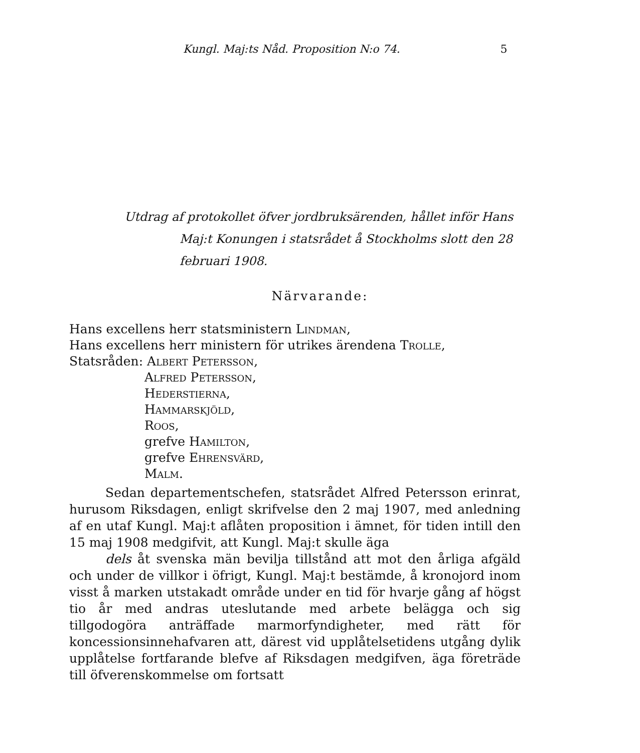Kungl. Maj:ts Nåd. Proposition N:o 74. 5
Utdrag af protokollet öfver jordbruksärenden, hållet inför Hans
Maj:t Konungen i statsrådet å Stockholms slott den 28
februari 1908.
Närvarande:
Hans excellens herr statsministern Lindman,
Hans excellens herr ministern för utrikes ärendena Trolle,
Statsråden: Albert Petersson,
Alfred Petersson,
Hederstierna,
Hammarskjöld,
Roos,
grefve Hamilton,
grefve Ehrensvärd,
Malm.
Sedan departementschefen, statsrådet Alfred Petersson erinrat, hurusom Riksdagen, enligt skrifvelse den 2 maj 1907, med anledning af en utaf Kungl. Maj:t aflåten proposition i ämnet, för tiden intill den 15 maj 1908 medgifvit, att Kungl. Maj:t skulle äga
dels åt svenska män bevilja tillstånd att mot den årliga afgäld och under de villkor i öfrigt, Kungl. Maj:t bestämde, å kronojord inom visst å marken utstakadt område under en tid för hvarje gång af högst tio år med andras uteslutande med arbete belägga och sig tillgodogöra anträffade marmorfyndigheter, med rätt för koncessionsinnehafvaren att, därest vid upplåtelsetidens utgång dylik upplåtelse fortfarande blefve af Riksdagen medgifven, äga företräde till öfverenskommelse om fortsatt